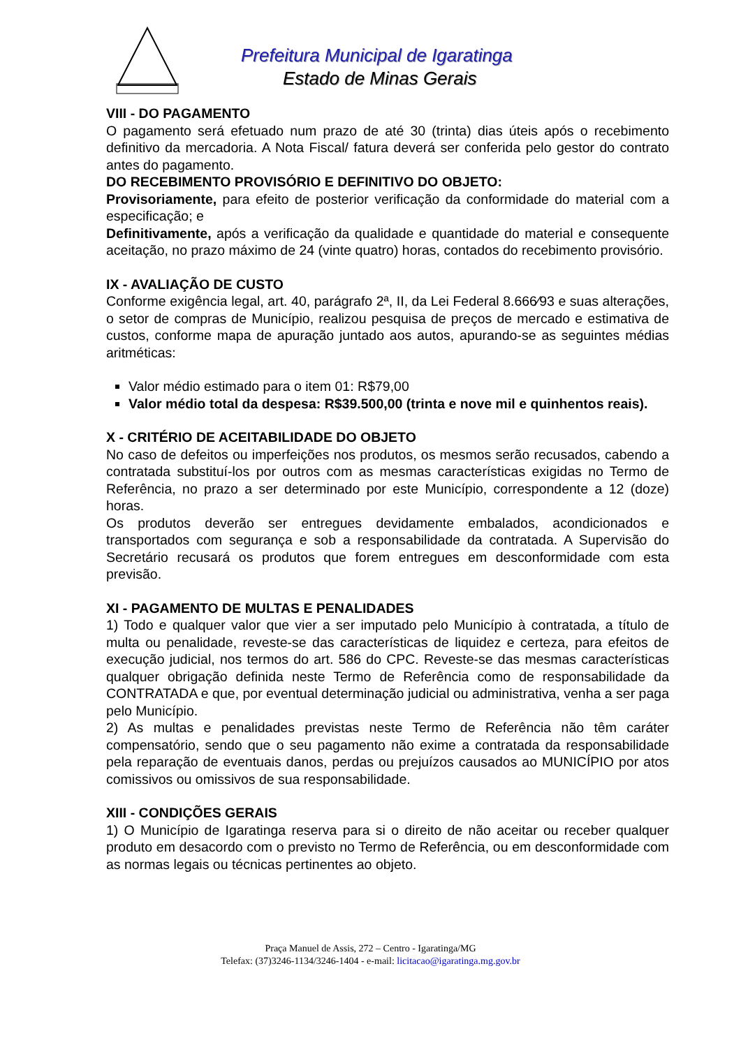Prefeitura Municipal de Igaratinga
Estado de Minas Gerais
VIII - DO PAGAMENTO
O pagamento será efetuado num prazo de até 30 (trinta) dias úteis após o recebimento definitivo da mercadoria. A Nota Fiscal/ fatura deverá ser conferida pelo gestor do contrato antes do pagamento.
DO RECEBIMENTO PROVISÓRIO E DEFINITIVO DO OBJETO:
Provisoriamente, para efeito de posterior verificação da conformidade do material com a especificação; e
Definitivamente, após a verificação da qualidade e quantidade do material e consequente aceitação, no prazo máximo de 24 (vinte quatro) horas, contados do recebimento provisório.
IX - AVALIAÇÃO DE CUSTO
Conforme exigência legal, art. 40, parágrafo 2ª, II, da Lei Federal 8.666⁄93 e suas alterações, o setor de compras de Município, realizou pesquisa de preços de mercado e estimativa de custos, conforme mapa de apuração juntado aos autos, apurando-se as seguintes médias aritméticas:
Valor médio estimado para o item 01: R$79,00
Valor médio total da despesa: R$39.500,00 (trinta e nove mil e quinhentos reais).
X - CRITÉRIO DE ACEITABILIDADE DO OBJETO
No caso de defeitos ou imperfeições nos produtos, os mesmos serão recusados, cabendo a contratada substituí-los por outros com as mesmas características exigidas no Termo de Referência, no prazo a ser determinado por este Município, correspondente a 12 (doze) horas.
Os produtos deverão ser entregues devidamente embalados, acondicionados e transportados com segurança e sob a responsabilidade da contratada. A Supervisão do Secretário recusará os produtos que forem entregues em desconformidade com esta previsão.
XI - PAGAMENTO DE MULTAS E PENALIDADES
1) Todo e qualquer valor que vier a ser imputado pelo Município à contratada, a título de multa ou penalidade, reveste-se das características de liquidez e certeza, para efeitos de execução judicial, nos termos do art. 586 do CPC. Reveste-se das mesmas características qualquer obrigação definida neste Termo de Referência como de responsabilidade da CONTRATADA e que, por eventual determinação judicial ou administrativa, venha a ser paga pelo Município.
2) As multas e penalidades previstas neste Termo de Referência não têm caráter compensatório, sendo que o seu pagamento não exime a contratada da responsabilidade pela reparação de eventuais danos, perdas ou prejuízos causados ao MUNICÍPIO por atos comissivos ou omissivos de sua responsabilidade.
XIII - CONDIÇÕES GERAIS
1) O Município de Igaratinga reserva para si o direito de não aceitar ou receber qualquer produto em desacordo com o previsto no Termo de Referência, ou em desconformidade com as normas legais ou técnicas pertinentes ao objeto.
Praça Manuel de Assis, 272 – Centro - Igaratinga/MG
Telefax: (37)3246-1134/3246-1404 - e-mail: licitacao@igaratinga.mg.gov.br